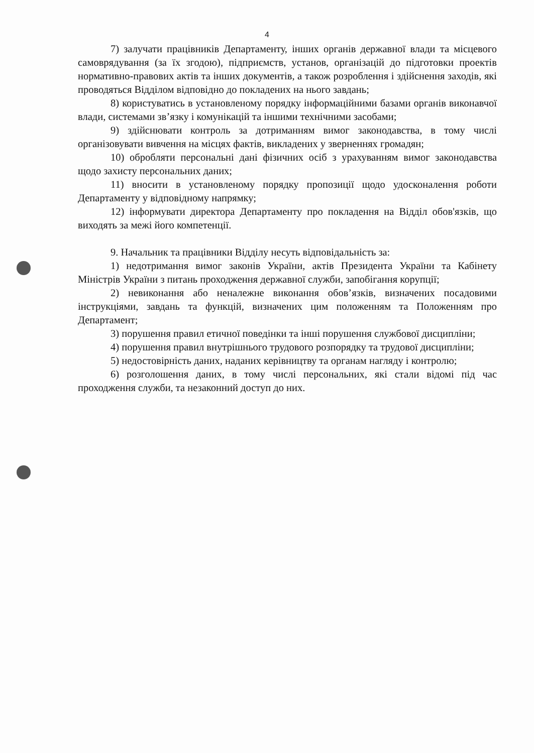4
7) залучати працівників Департаменту, інших органів державної влади та місцевого самоврядування (за їх згодою), підприємств, установ, організацій до підготовки проектів нормативно-правових актів та інших документів, а також розроблення і здійснення заходів, які проводяться Відділом відповідно до покладених на нього завдань;
8) користуватись в установленому порядку інформаційними базами органів виконавчої влади, системами зв’язку і комунікацій та іншими технічними засобами;
9) здійснювати контроль за дотриманням вимог законодавства, в тому числі організовувати вивчення на місцях фактів, викладених у зверненнях громадян;
10) обробляти персональні дані фізичних осіб з урахуванням вимог законодавства щодо захисту персональних даних;
11) вносити в установленому порядку пропозиції щодо удосконалення роботи Департаменту у відповідному напрямку;
12) інформувати директора Департаменту про покладення на Відділ обов'язків, що виходять за межі його компетенції.
9. Начальник та працівники Відділу несуть відповідальність за:
1) недотримання вимог законів України, актів Президента України та Кабінету Міністрів України з питань проходження державної служби, запобігання корупції;
2) невиконання або неналежне виконання обов’язків, визначених посадовими інструкціями, завдань та функцій, визначених цим положенням та Положенням про Департамент;
3) порушення правил етичної поведінки та інші порушення службової дисципліни;
4) порушення правил внутрішнього трудового розпорядку та трудової дисципліни;
5) недостовірність даних, наданих керівництву та органам нагляду і контролю;
6) розголошення даних, в тому числі персональних, які стали відомі під час проходження служби, та незаконний доступ до них.